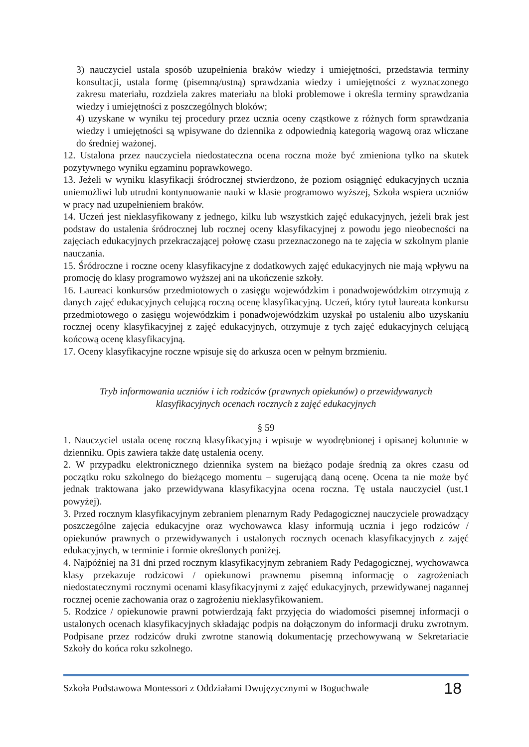3) nauczyciel ustala sposób uzupełnienia braków wiedzy i umiejętności, przedstawia terminy konsultacji, ustala formę (pisemną/ustną) sprawdzania wiedzy i umiejętności z wyznaczonego zakresu materiału, rozdziela zakres materiału na bloki problemowe i określa terminy sprawdzania wiedzy i umiejętności z poszczególnych bloków;
4) uzyskane w wyniku tej procedury przez ucznia oceny cząstkowe z różnych form sprawdzania wiedzy i umiejętności są wpisywane do dziennika z odpowiednią kategorią wagową oraz wliczane do średniej ważonej.
12. Ustalona przez nauczyciela niedostateczna ocena roczna może być zmieniona tylko na skutek pozytywnego wyniku egzaminu poprawkowego.
13. Jeżeli w wyniku klasyfikacji śródrocznej stwierdzono, że poziom osiągnięć edukacyjnych ucznia uniemożliwi lub utrudni kontynuowanie nauki w klasie programowo wyższej, Szkoła wspiera uczniów w pracy nad uzupełnieniem braków.
14. Uczeń jest nieklasyfikowany z jednego, kilku lub wszystkich zajęć edukacyjnych, jeżeli brak jest podstaw do ustalenia śródrocznej lub rocznej oceny klasyfikacyjnej z powodu jego nieobecności na zajęciach edukacyjnych przekraczającej połowę czasu przeznaczonego na te zajęcia w szkolnym planie nauczania.
15. Śródroczne i roczne oceny klasyfikacyjne z dodatkowych zajęć edukacyjnych nie mają wpływu na promocję do klasy programowo wyższej ani na ukończenie szkoły.
16. Laureaci konkursów przedmiotowych o zasięgu wojewódzkim i ponadwojewódzkim otrzymują z danych zajęć edukacyjnych celującą roczną ocenę klasyfikacyjną. Uczeń, który tytuł laureata konkursu przedmiotowego o zasięgu wojewódzkim i ponadwojewódzkim uzyskał po ustaleniu albo uzyskaniu rocznej oceny klasyfikacyjnej z zajęć edukacyjnych, otrzymuje z tych zajęć edukacyjnych celującą końcową ocenę klasyfikacyjną.
17. Oceny klasyfikacyjne roczne wpisuje się do arkusza ocen w pełnym brzmieniu.
Tryb informowania uczniów i ich rodziców (prawnych opiekunów) o przewidywanych
klasyfikacyjnych ocenach rocznych z zajęć edukacyjnych
§ 59
1. Nauczyciel ustala ocenę roczną klasyfikacyjną i wpisuje w wyodrębnionej i opisanej kolumnie w dzienniku. Opis zawiera także datę ustalenia oceny.
2. W przypadku elektronicznego dziennika system na bieżąco podaje średnią za okres czasu od początku roku szkolnego do bieżącego momentu – sugerującą daną ocenę. Ocena ta nie może być jednak traktowana jako przewidywana klasyfikacyjna ocena roczna. Tę ustala nauczyciel (ust.1 powyżej).
3. Przed rocznym klasyfikacyjnym zebraniem plenarnym Rady Pedagogicznej nauczyciele prowadzący poszczególne zajęcia edukacyjne oraz wychowawca klasy informują ucznia i jego rodziców / opiekunów prawnych o przewidywanych i ustalonych rocznych ocenach klasyfikacyjnych z zajęć edukacyjnych, w terminie i formie określonych poniżej.
4. Najpóźniej na 31 dni przed rocznym klasyfikacyjnym zebraniem Rady Pedagogicznej, wychowawca klasy przekazuje rodzicowi / opiekunowi prawnemu pisemną informację o zagrożeniach niedostatecznymi rocznymi ocenami klasyfikacyjnymi z zajęć edukacyjnych, przewidywanej nagannej rocznej ocenie zachowania oraz o zagrożeniu nieklasyfikowaniem.
5. Rodzice / opiekunowie prawni potwierdzają fakt przyjęcia do wiadomości pisemnej informacji o ustalonych ocenach klasyfikacyjnych składając podpis na dołączonym do informacji druku zwrotnym. Podpisane przez rodziców druki zwrotne stanowią dokumentację przechowywaną w Sekretariacie Szkoły do końca roku szkolnego.
Szkoła Podstawowa Montessori z Oddziałami Dwujęzycznymi w Boguchwale 18